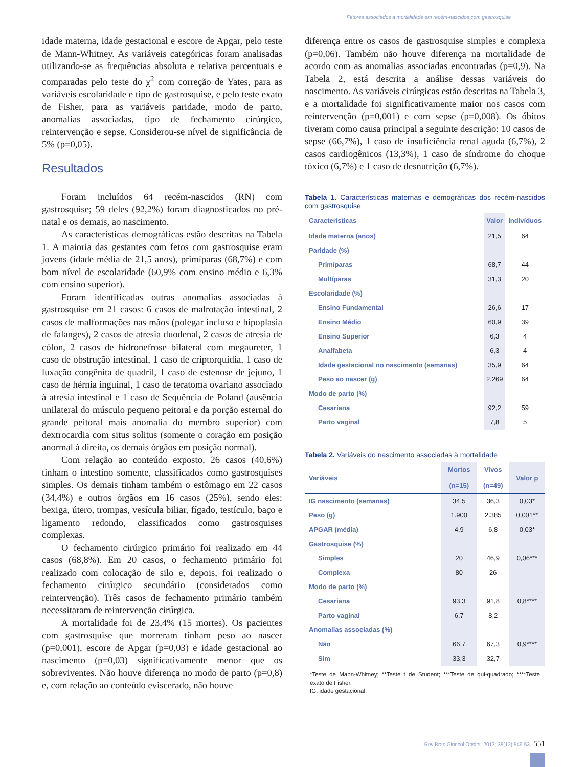Fatores associados à mortalidade em recém-nascidos com gastrosquise
idade materna, idade gestacional e escore de Apgar, pelo teste de Mann-Whitney. As variáveis categóricas foram analisadas utilizando-se as frequências absoluta e relativa percentuais e comparadas pelo teste do χ<sup>2</sup> com correção de Yates, para as variáveis escolaridade e tipo de gastrosquise, e pelo teste exato de Fisher, para as variáveis paridade, modo de parto, anomalias associadas, tipo de fechamento cirúrgico, reintervenção e sepse. Considerou-se nível de significância de 5% (p=0,05).
Resultados
Foram incluídos 64 recém-nascidos (RN) com gastrosquise; 59 deles (92,2%) foram diagnosticados no pré-natal e os demais, ao nascimento.
As características demográficas estão descritas na Tabela 1. A maioria das gestantes com fetos com gastrosquise eram jovens (idade média de 21,5 anos), primíparas (68,7%) e com bom nível de escolaridade (60,9% com ensino médio e 6,3% com ensino superior).
Foram identificadas outras anomalias associadas à gastrosquise em 21 casos: 6 casos de malrotação intestinal, 2 casos de malformações nas mãos (polegar incluso e hipoplasia de falanges), 2 casos de atresia duodenal, 2 casos de atresia de cólon, 2 casos de hidronefrose bilateral com megaureter, 1 caso de obstrução intestinal, 1 caso de criptorquidia, 1 caso de luxação congênita de quadril, 1 caso de estenose de jejuno, 1 caso de hérnia inguinal, 1 caso de teratoma ovariano associado à atresia intestinal e 1 caso de Sequência de Poland (ausência unilateral do músculo pequeno peitoral e da porção esternal do grande peitoral mais anomalia do membro superior) com dextrocardia com situs solitus (somente o coração em posição anormal à direita, os demais órgãos em posição normal).
Com relação ao conteúdo exposto, 26 casos (40,6%) tinham o intestino somente, classificados como gastrosquises simples. Os demais tinham também o estômago em 22 casos (34,4%) e outros órgãos em 16 casos (25%), sendo eles: bexiga, útero, trompas, vesícula biliar, fígado, testículo, baço e ligamento redondo, classificados como gastrosquises complexas.
O fechamento cirúrgico primário foi realizado em 44 casos (68,8%). Em 20 casos, o fechamento primário foi realizado com colocação de silo e, depois, foi realizado o fechamento cirúrgico secundário (considerados como reintervenção). Três casos de fechamento primário também necessitaram de reintervenção cirúrgica.
A mortalidade foi de 23,4% (15 mortes). Os pacientes com gastrosquise que morreram tinham peso ao nascer (p=0,001), escore de Apgar (p=0,03) e idade gestacional ao nascimento (p=0,03) significativamente menor que os sobreviventes. Não houve diferença no modo de parto (p=0,8) e, com relação ao conteúdo eviscerado, não houve
diferença entre os casos de gastrosquise simples e complexa (p=0,06). Também não houve diferença na mortalidade de acordo com as anomalias associadas encontradas (p=0,9). Na Tabela 2, está descrita a análise dessas variáveis do nascimento. As variáveis cirúrgicas estão descritas na Tabela 3, e a mortalidade foi significativamente maior nos casos com reintervenção (p=0,001) e com sepse (p=0,008). Os óbitos tiveram como causa principal a seguinte descrição: 10 casos de sepse (66,7%), 1 caso de insuficiência renal aguda (6,7%), 2 casos cardiogênicos (13,3%), 1 caso de síndrome do choque tóxico (6,7%) e 1 caso de desnutrição (6,7%).
Tabela 1. Características maternas e demográficas dos recém-nascidos com gastrosquise
| Características | Valor | Indivíduos |
| --- | --- | --- |
| Idade materna (anos) | 21,5 | 64 |
| Paridade (%) | | |
| Primíparas | 68,7 | 44 |
| Multíparas | 31,3 | 20 |
| Escolaridade (%) | | |
| Ensino Fundamental | 26,6 | 17 |
| Ensino Médio | 60,9 | 39 |
| Ensino Superior | 6,3 | 4 |
| Analfabeta | 6,3 | 4 |
| Idade gestacional no nascimento (semanas) | 35,9 | 64 |
| Peso ao nascer (g) | 2.269 | 64 |
| Modo de parto (%) | | |
| Cesariana | 92,2 | 59 |
| Parto vaginal | 7,8 | 5 |
Tabela 2. Variáveis do nascimento associadas à mortalidade
| Variáveis | Mortos | Vivos | Valor p |
| --- | --- | --- | --- |
| | (n=15) | (n=49) | |
| IG nascimento (semanas) | 34,5 | 36,3 | 0,03* |
| Peso (g) | 1.900 | 2.385 | 0,001** |
| APGAR (média) | 4,9 | 6,8 | 0,03* |
| Gastrosquise (%) | | | |
| Simples | 20 | 46,9 | 0,06*** |
| Complexa | 80 | 26 | |
| Modo de parto (%) | | | |
| Cesariana | 93,3 | 91,8 | 0,8**** |
| Parto vaginal | 6,7 | 8,2 | |
| Anomalias associadas (%) | | | |
| Não | 66,7 | 67,3 | 0,9**** |
| Sim | 33,3 | 32,7 | |
*Teste de Mann-Whitney; **Teste t de Student; ***Teste de qui-quadrado; ****Teste exato de Fisher.
IG: idade gestacional.
Rev Bras Ginecol Obstet. 2013; 35(12):549-53
551